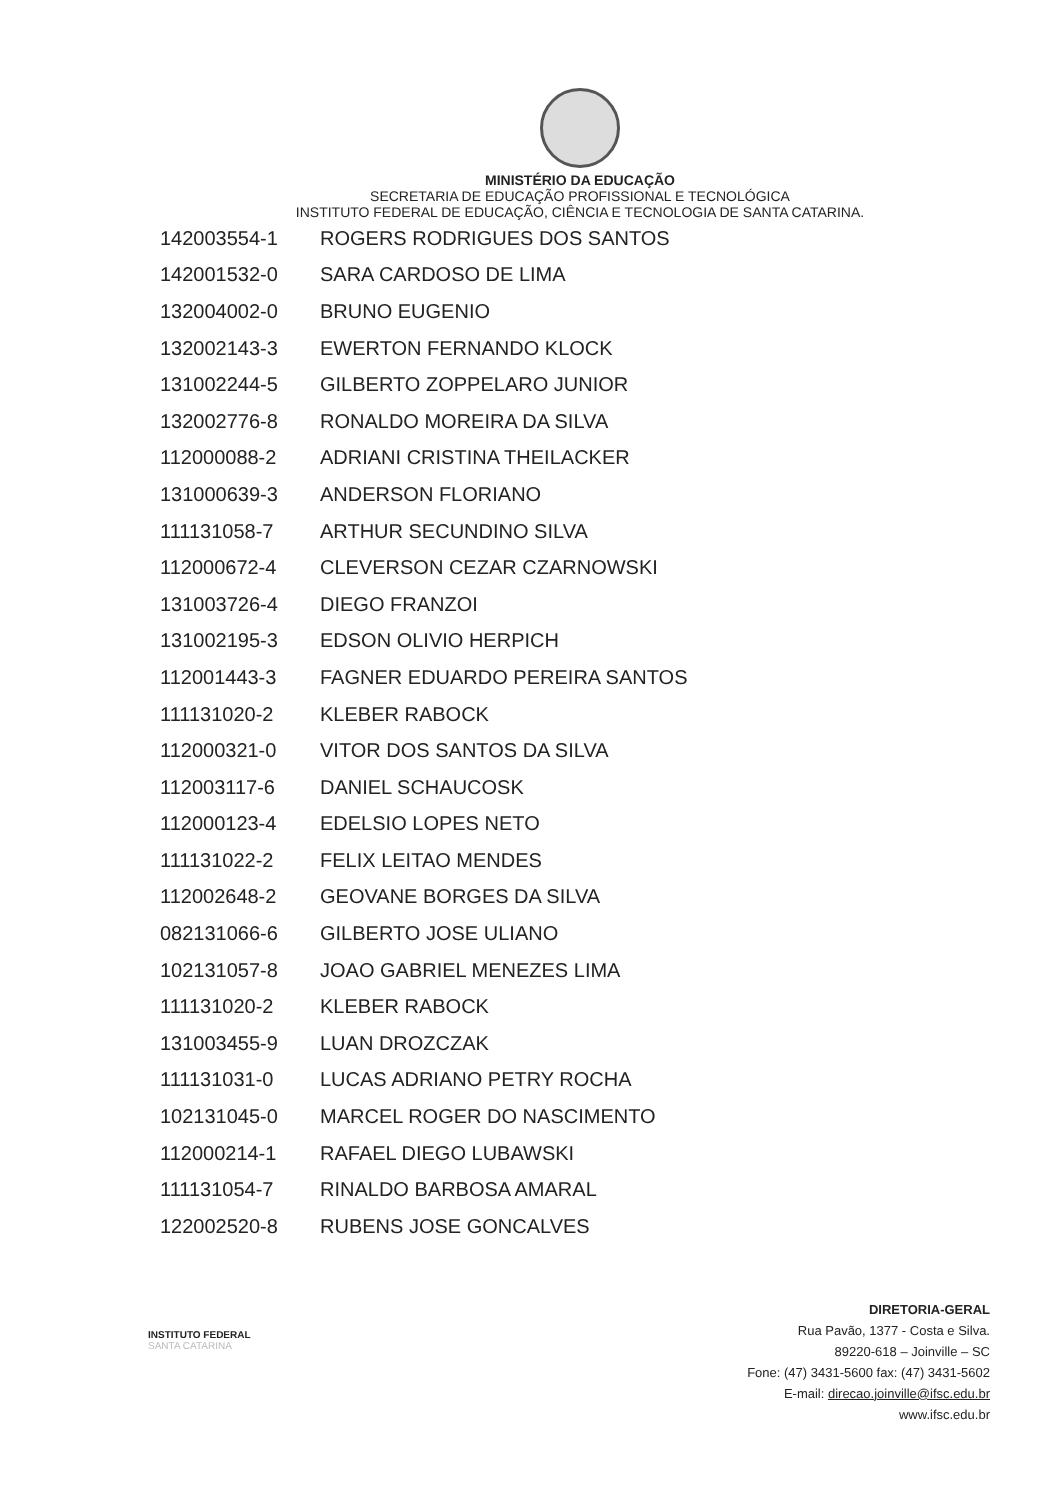MINISTÉRIO DA EDUCAÇÃO
SECRETARIA DE EDUCAÇÃO PROFISSIONAL E TECNOLÓGICA
INSTITUTO FEDERAL DE EDUCAÇÃO, CIÊNCIA E TECNOLOGIA DE SANTA CATARINA.
| 142003554-1 | ROGERS RODRIGUES DOS SANTOS |
| 142001532-0 | SARA CARDOSO DE LIMA |
| 132004002-0 | BRUNO EUGENIO |
| 132002143-3 | EWERTON FERNANDO KLOCK |
| 131002244-5 | GILBERTO ZOPPELARO JUNIOR |
| 132002776-8 | RONALDO MOREIRA DA SILVA |
| 112000088-2 | ADRIANI CRISTINA THEILACKER |
| 131000639-3 | ANDERSON FLORIANO |
| 111131058-7 | ARTHUR SECUNDINO SILVA |
| 112000672-4 | CLEVERSON CEZAR CZARNOWSKI |
| 131003726-4 | DIEGO FRANZOI |
| 131002195-3 | EDSON OLIVIO HERPICH |
| 112001443-3 | FAGNER EDUARDO PEREIRA SANTOS |
| 111131020-2 | KLEBER RABOCK |
| 112000321-0 | VITOR DOS SANTOS DA SILVA |
| 112003117-6 | DANIEL SCHAUCOSK |
| 112000123-4 | EDELSIO LOPES NETO |
| 111131022-2 | FELIX LEITAO MENDES |
| 112002648-2 | GEOVANE BORGES DA SILVA |
| 082131066-6 | GILBERTO JOSE ULIANO |
| 102131057-8 | JOAO GABRIEL MENEZES LIMA |
| 111131020-2 | KLEBER RABOCK |
| 131003455-9 | LUAN DROZCZAK |
| 111131031-0 | LUCAS ADRIANO PETRY ROCHA |
| 102131045-0 | MARCEL ROGER DO NASCIMENTO |
| 112000214-1 | RAFAEL DIEGO LUBAWSKI |
| 111131054-7 | RINALDO BARBOSA AMARAL |
| 122002520-8 | RUBENS JOSE GONCALVES |
INSTITUTO FEDERAL
SANTA CATARINA
DIRETORIA-GERAL
Rua Pavão, 1377 - Costa e Silva.
89220-618 – Joinville – SC
Fone: (47) 3431-5600 fax: (47) 3431-5602
E-mail: direcao.joinville@ifsc.edu.br
www.ifsc.edu.br